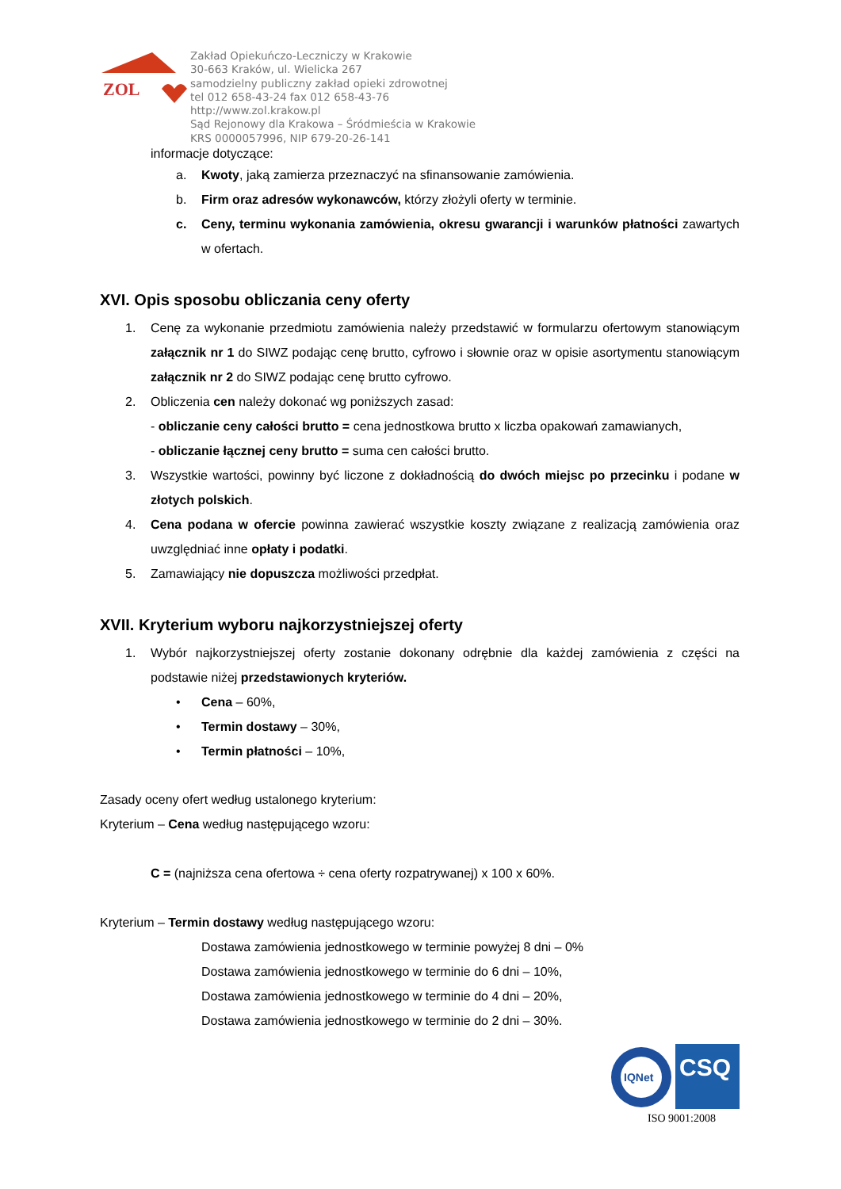ZOL
Zakład Opiekuńczo-Leczniczy w Krakowie
30-663 Kraków, ul. Wielicka 267
samodzielny publiczny zakład opieki zdrowotnej
tel 012 658-43-24 fax 012 658-43-76
http://www.zol.krakow.pl
Sąd Rejonowy dla Krakowa – Śródmieścia w Krakowie
KRS 0000057996, NIP 679-20-26-141
informacje dotyczące:
a. Kwoty, jaką zamierza przeznaczyć na sfinansowanie zamówienia.
b. Firm oraz adresów wykonawców, którzy złożyli oferty w terminie.
c. Ceny, terminu wykonania zamówienia, okresu gwarancji i warunków płatności zawartych w ofertach.
XVI. Opis sposobu obliczania ceny oferty
1. Cenę za wykonanie przedmiotu zamówienia należy przedstawić w formularzu ofertowym stanowiącym załącznik nr 1 do SIWZ podając cenę brutto, cyfrowo i słownie oraz w opisie asortymentu stanowiącym załącznik nr 2 do SIWZ podając cenę brutto cyfrowo.
2. Obliczenia cen należy dokonać wg poniższych zasad:
- obliczanie ceny całości brutto = cena jednostkowa brutto x liczba opakowań zamawianych,
- obliczanie łącznej ceny brutto = suma cen całości brutto.
3. Wszystkie wartości, powinny być liczone z dokładnością do dwóch miejsc po przecinku i podane w złotych polskich.
4. Cena podana w ofercie powinna zawierać wszystkie koszty związane z realizacją zamówienia oraz uwzględniać inne opłaty i podatki.
5. Zamawiający nie dopuszcza możliwości przedpłat.
XVII. Kryterium wyboru najkorzystniejszej oferty
1. Wybór najkorzystniejszej oferty zostanie dokonany odrębnie dla każdej zamówienia z części na podstawie niżej przedstawionych kryteriów.
• Cena – 60%,
• Termin dostawy – 30%,
• Termin płatności – 10%,
Zasady oceny ofert według ustalonego kryterium:
Kryterium – Cena według następującego wzoru:
C = (najniższa cena ofertowa ÷ cena oferty rozpatrywanej) x 100 x 60%.
Kryterium – Termin dostawy według następującego wzoru:
Dostawa zamówienia jednostkowego w terminie powyżej 8 dni – 0%
Dostawa zamówienia jednostkowego w terminie do 6 dni – 10%,
Dostawa zamówienia jednostkowego w terminie do 4 dni – 20%,
Dostawa zamówienia jednostkowego w terminie do 2 dni – 30%.
IQNet
CSQ
ISO 9001:2008